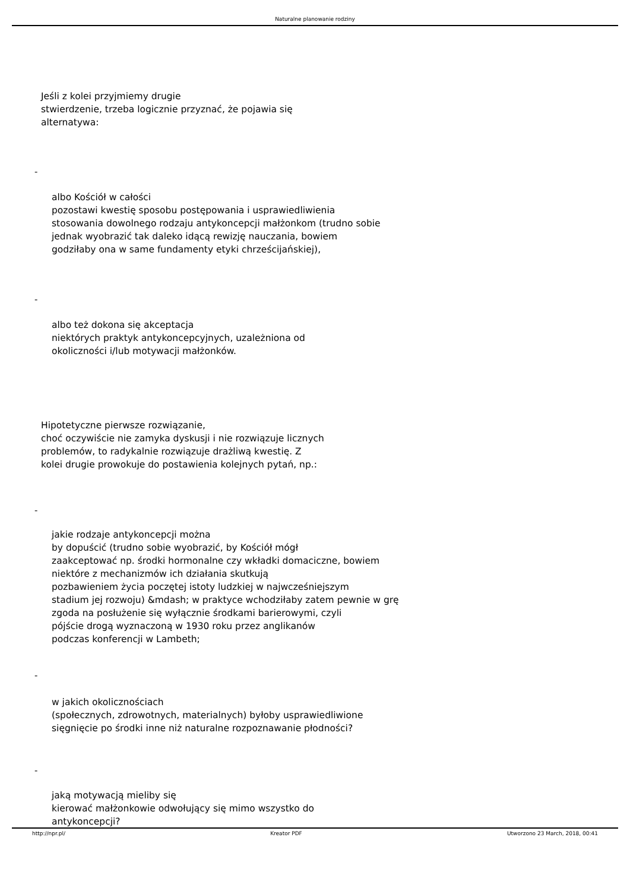Naturalne planowanie rodziny
Jeśli z kolei przyjmiemy drugie
stwierdzenie, trzeba logicznie przyznać, że pojawia się
alternatywa:
-
albo Kościół w całości
pozostawi kwestię sposobu postępowania i usprawiedliwienia
stosowania dowolnego rodzaju antykoncepcji małżonkom (trudno sobie
jednak wyobrazić tak daleko idącą rewizję nauczania, bowiem
godziłaby ona w same fundamenty etyki chrześcijańskiej),
-
albo też dokona się akceptacja
niektórych praktyk antykoncepcyjnych, uzależniona od
okoliczności i/lub motywacji małżonków.
Hipotetyczne pierwsze rozwiązanie,
choć oczywiście nie zamyka dyskusji i nie rozwiązuje licznych
problemów, to radykalnie rozwiązuje drażliwą kwestię. Z
kolei drugie prowokuje do postawienia kolejnych pytań, np.:
-
jakie rodzaje antykoncepcji można
by dopuścić (trudno sobie wyobrazić, by Kościół mógł
zaakceptować np. środki hormonalne czy wkładki domaciczne, bowiem
niektóre z mechanizmów ich działania skutkują
pozbawieniem życia poczętej istoty ludzkiej w najwcześniejszym
stadium jej rozwoju) &mdash; w praktyce wchodziłaby zatem pewnie w grę
zgoda na posłużenie się wyłącznie środkami barierowymi, czyli
pójście drogą wyznaczoną w 1930 roku przez anglikanów
podczas konferencji w Lambeth;
-
w jakich okolicznościach
(społecznych, zdrowotnych, materialnych) byłoby usprawiedliwione
sięgnięcie po środki inne niż naturalne rozpoznawanie płodności?
-
jaką motywacją mieliby się
kierować małżonkowie odwołujący się mimo wszystko do
antykoncepcji?
http://npr.pl/ Kreator PDF Utworzono 23 March, 2018, 00:41